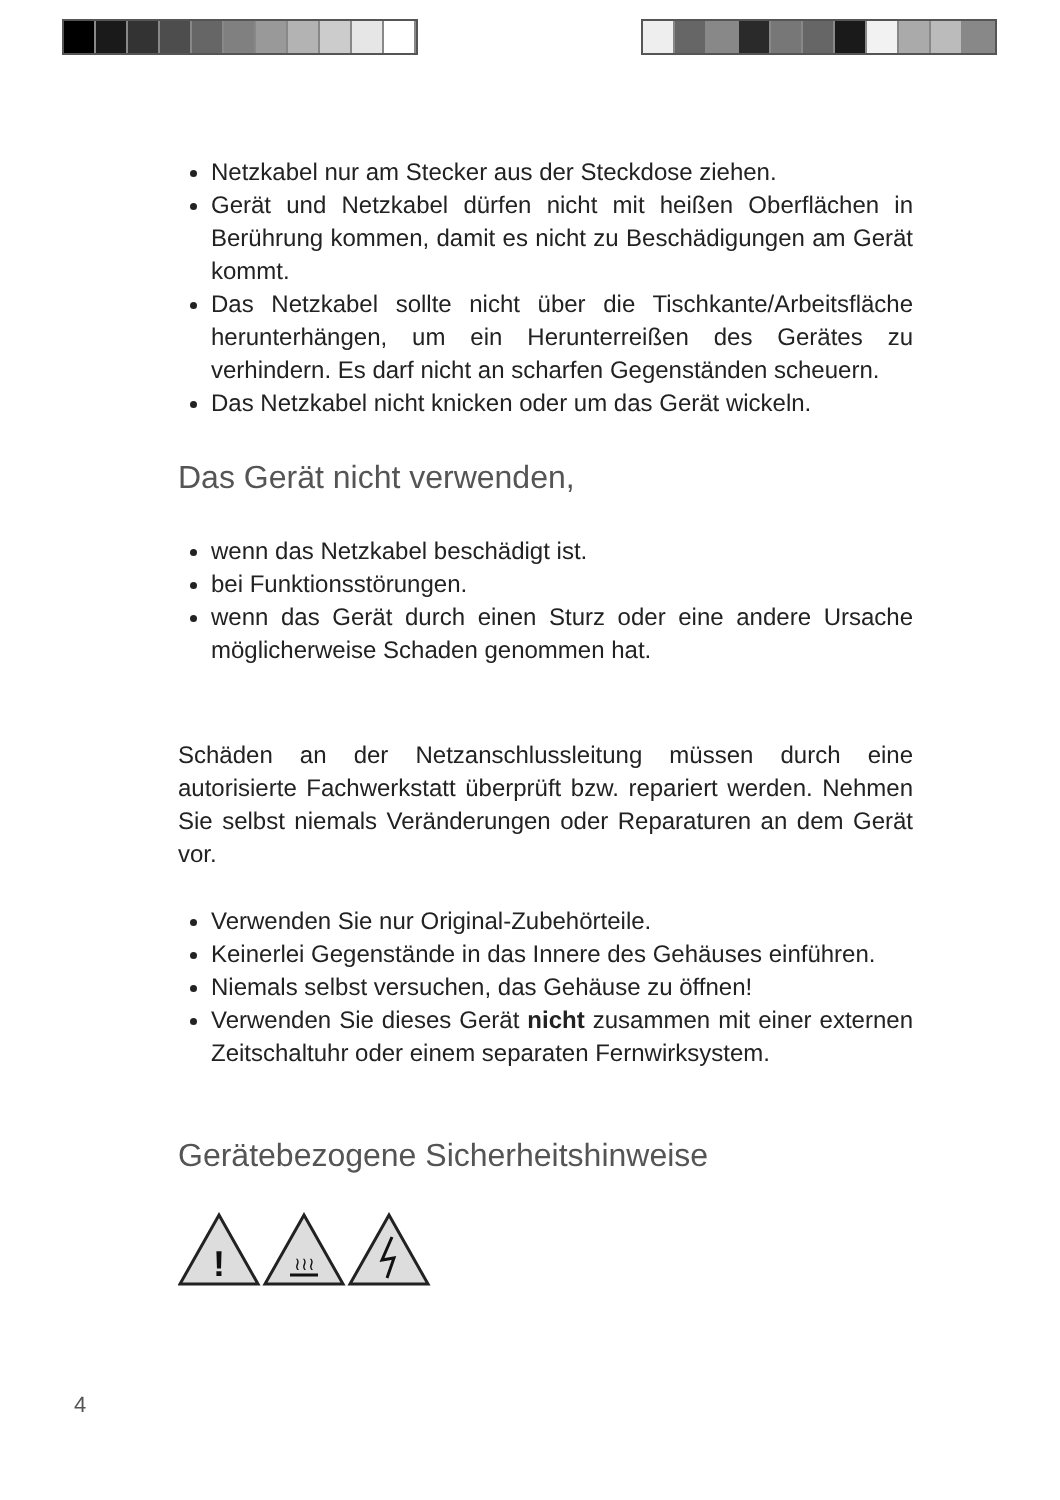Netzkabel nur am Stecker aus der Steckdose ziehen.
Gerät und Netzkabel dürfen nicht mit heißen Oberflächen in Berührung kommen, damit es nicht zu Beschädigungen am Gerät kommt.
Das Netzkabel sollte nicht über die Tischkante/Arbeitsfläche herunterhängen, um ein Herunterreißen des Gerätes zu verhindern. Es darf nicht an scharfen Gegenständen scheuern.
Das Netzkabel nicht knicken oder um das Gerät wickeln.
Das Gerät nicht verwenden,
wenn das Netzkabel beschädigt ist.
bei Funktionsstörungen.
wenn das Gerät durch einen Sturz oder eine andere Ursache möglicherweise Schaden genommen hat.
Schäden an der Netzanschlussleitung müssen durch eine autorisierte Fachwerkstatt überprüft bzw. repariert werden. Nehmen Sie selbst niemals Veränderungen oder Reparaturen an dem Gerät vor.
Verwenden Sie nur Original-Zubehörteile.
Keinerlei Gegenstände in das Innere des Gehäuses einführen.
Niemals selbst versuchen, das Gehäuse zu öffnen!
Verwenden Sie dieses Gerät nicht zusammen mit einer externen Zeitschaltuhr oder einem separaten Fernwirksystem.
Gerätebezogene Sicherheitshinweise
!
≀≀≀
4